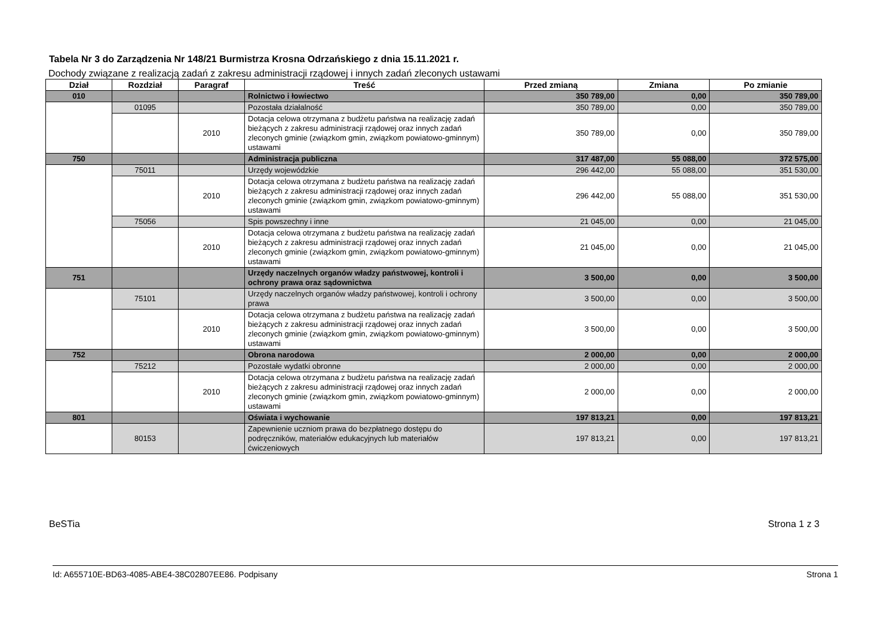Tabela Nr 3 do Zarządzenia Nr 148/21 Burmistrza Krosna Odrzańskiego z dnia 15.11.2021 r.
Dochody związane z realizacją zadań z zakresu administracji rządowej i innych zadań zleconych ustawami
| Dział | Rozdział | Paragraf | Treść | Przed zmianą | Zmiana | Po zmianie |
| --- | --- | --- | --- | --- | --- | --- |
| 010 | | | Rolnictwo i łowiectwo | 350 789,00 | 0,00 | 350 789,00 |
| | 01095 | | Pozostała działalność | 350 789,00 | 0,00 | 350 789,00 |
| | | 2010 | Dotacja celowa otrzymana z budżetu państwa na realizację zadań bieżących z zakresu administracji rządowej oraz innych zadań zleconych gminie (związkom gmin, związkom powiatowo-gminnym) ustawami | 350 789,00 | 0,00 | 350 789,00 |
| 750 | | | Administracja publiczna | 317 487,00 | 55 088,00 | 372 575,00 |
| | 75011 | | Urzędy wojewódzkie | 296 442,00 | 55 088,00 | 351 530,00 |
| | | 2010 | Dotacja celowa otrzymana z budżetu państwa na realizację zadań bieżących z zakresu administracji rządowej oraz innych zadań zleconych gminie (związkom gmin, związkom powiatowo-gminnym) ustawami | 296 442,00 | 55 088,00 | 351 530,00 |
| | 75056 | | Spis powszechny i inne | 21 045,00 | 0,00 | 21 045,00 |
| | | 2010 | Dotacja celowa otrzymana z budżetu państwa na realizację zadań bieżących z zakresu administracji rządowej oraz innych zadań zleconych gminie (związkom gmin, związkom powiatowo-gminnym) ustawami | 21 045,00 | 0,00 | 21 045,00 |
| 751 | | | Urzędy naczelnych organów władzy państwowej, kontroli i ochrony prawa oraz sądownictwa | 3 500,00 | 0,00 | 3 500,00 |
| | 75101 | | Urzędy naczelnych organów władzy państwowej, kontroli i ochrony prawa | 3 500,00 | 0,00 | 3 500,00 |
| | | 2010 | Dotacja celowa otrzymana z budżetu państwa na realizację zadań bieżących z zakresu administracji rządowej oraz innych zadań zleconych gminie (związkom gmin, związkom powiatowo-gminnym) ustawami | 3 500,00 | 0,00 | 3 500,00 |
| 752 | | | Obrona narodowa | 2 000,00 | 0,00 | 2 000,00 |
| | 75212 | | Pozostałe wydatki obronne | 2 000,00 | 0,00 | 2 000,00 |
| | | 2010 | Dotacja celowa otrzymana z budżetu państwa na realizację zadań bieżących z zakresu administracji rządowej oraz innych zadań zleconych gminie (związkom gmin, związkom powiatowo-gminnym) ustawami | 2 000,00 | 0,00 | 2 000,00 |
| 801 | | | Oświata i wychowanie | 197 813,21 | 0,00 | 197 813,21 |
| | 80153 | | Zapewnienie uczniom prawa do bezpłatnego dostępu do podręczników, materiałów edukacyjnych lub materiałów ćwiczeniowych | 197 813,21 | 0,00 | 197 813,21 |
BeSTia Strona 1 z 3
Id: A655710E-BD63-4085-ABE4-38C02807EE86. Podpisany Strona 1